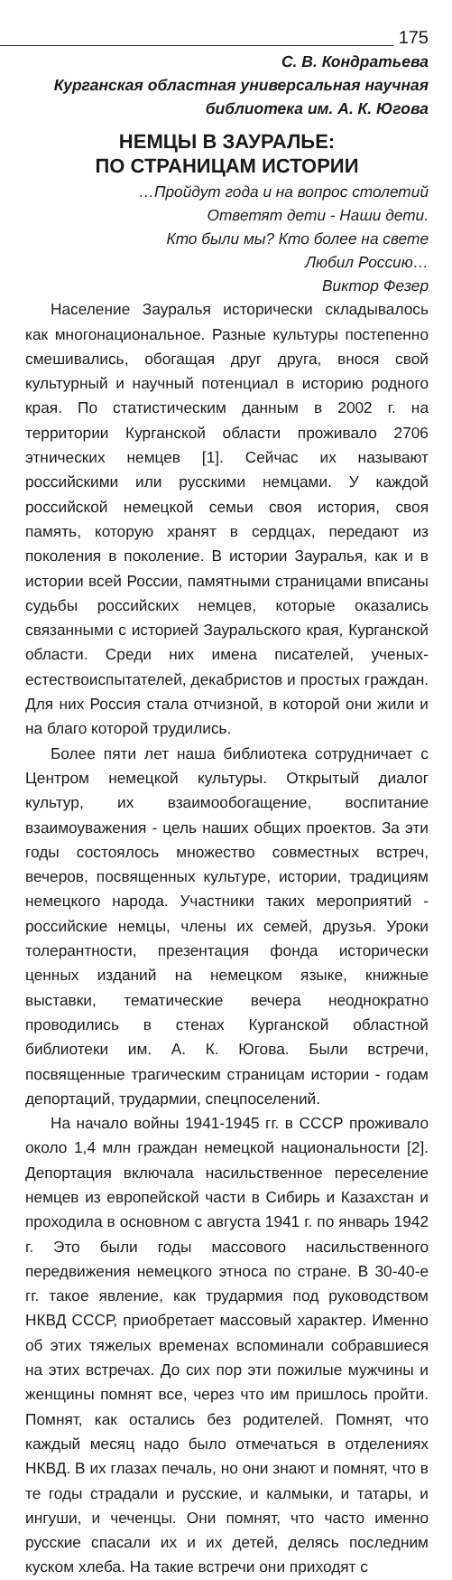175
С. В. Кондратьева
Курганская областная универсальная научная
библиотека им. А. К. Югова
НЕМЦЫ В ЗАУРАЛЬЕ:
ПО СТРАНИЦАМ ИСТОРИИ
…Пройдут года и на вопрос столетий
Ответят дети - Наши дети.
Кто были мы? Кто более на свете
Любил Россию…
Виктор Фезер
Население Зауралья исторически складывалось как многонациональное. Разные культуры постепенно смешивались, обогащая друг друга, внося свой культурный и научный потенциал в историю родного края. По статистическим данным в 2002 г. на территории Курганской области проживало 2706 этнических немцев [1]. Сейчас их называют российскими или русскими немцами. У каждой российской немецкой семьи своя история, своя память, которую хранят в сердцах, передают из поколения в поколение. В истории Зауралья, как и в истории всей России, памятными страницами вписаны судьбы российских немцев, которые оказались связанными с историей Зауральского края, Курганской области. Среди них имена писателей, ученых-естествоиспытателей, декабристов и простых граждан. Для них Россия стала отчизной, в которой они жили и на благо которой трудились.
Более пяти лет наша библиотека сотрудничает с Центром немецкой культуры. Открытый диалог культур, их взаимообогащение, воспитание взаимоуважения - цель наших общих проектов. За эти годы состоялось множество совместных встреч, вечеров, посвященных культуре, истории, традициям немецкого народа. Участники таких мероприятий - российские немцы, члены их семей, друзья. Уроки толерантности, презентация фонда исторически ценных изданий на немецком языке, книжные выставки, тематические вечера неоднократно проводились в стенах Курганской областной библиотеки им. А. К. Югова. Были встречи, посвященные трагическим страницам истории - годам депортаций, трудармии, спецпоселений.
На начало войны 1941-1945 гг. в СССР проживало около 1,4 млн граждан немецкой национальности [2]. Депортация включала насильственное переселение немцев из европейской части в Сибирь и Казахстан и проходила в основном с августа 1941 г. по январь 1942 г. Это были годы массового насильственного передвижения немецкого этноса по стране. В 30-40-е гг. такое явление, как трудармия под руководством НКВД СССР, приобретает массовый характер. Именно об этих тяжелых временах вспоминали собравшиеся на этих встречах. До сих пор эти пожилые мужчины и женщины помнят все, через что им пришлось пройти. Помнят, как остались без родителей. Помнят, что каждый месяц надо было отмечаться в отделениях НКВД. В их глазах печаль, но они знают и помнят, что в те годы страдали и русские, и калмыки, и татары, и ингуши, и чеченцы. Они помнят, что часто именно русские спасали их и их детей, делясь последним куском хлеба. На такие встречи они приходят с